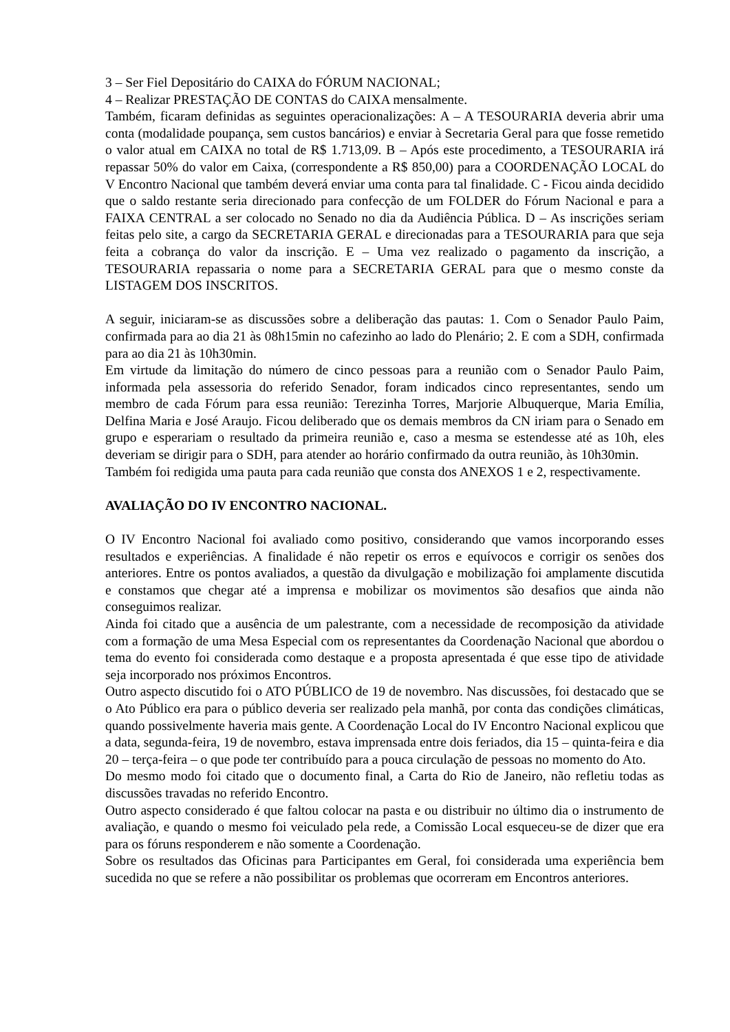3 – Ser Fiel Depositário do CAIXA do FÓRUM NACIONAL;
4 – Realizar PRESTAÇÃO DE CONTAS do CAIXA mensalmente.
Também, ficaram definidas as seguintes operacionalizações: A – A TESOURARIA deveria abrir uma conta (modalidade poupança, sem custos bancários) e enviar à Secretaria Geral para que fosse remetido o valor atual em CAIXA no total de R$ 1.713,09. B – Após este procedimento, a TESOURARIA irá repassar 50% do valor em Caixa, (correspondente a R$ 850,00) para a COORDENAÇÃO LOCAL do V Encontro Nacional que também deverá enviar uma conta para tal finalidade. C - Ficou ainda decidido que o saldo restante seria direcionado para confecção de um FOLDER do Fórum Nacional e para a FAIXA CENTRAL a ser colocado no Senado no dia da Audiência Pública. D – As inscrições seriam feitas pelo site, a cargo da SECRETARIA GERAL e direcionadas para a TESOURARIA para que seja feita a cobrança do valor da inscrição. E – Uma vez realizado o pagamento da inscrição, a TESOURARIA repassaria o nome para a SECRETARIA GERAL para que o mesmo conste da LISTAGEM DOS INSCRITOS.
A seguir, iniciaram-se as discussões sobre a deliberação das pautas: 1. Com o Senador Paulo Paim, confirmada para ao dia 21 às 08h15min no cafezinho ao lado do Plenário; 2. E com a SDH, confirmada para ao dia 21 às 10h30min.
Em virtude da limitação do número de cinco pessoas para a reunião com o Senador Paulo Paim, informada pela assessoria do referido Senador, foram indicados cinco representantes, sendo um membro de cada Fórum para essa reunião: Terezinha Torres, Marjorie Albuquerque, Maria Emília, Delfina Maria e José Araujo. Ficou deliberado que os demais membros da CN iriam para o Senado em grupo e esperariam o resultado da primeira reunião e, caso a mesma se estendesse até as 10h, eles deveriam se dirigir para o SDH, para atender ao horário confirmado da outra reunião, às 10h30min.
Também foi redigida uma pauta para cada reunião que consta dos ANEXOS 1 e 2, respectivamente.
AVALIAÇÃO DO IV ENCONTRO NACIONAL.
O IV Encontro Nacional foi avaliado como positivo, considerando que vamos incorporando esses resultados e experiências. A finalidade é não repetir os erros e equívocos e corrigir os senões dos anteriores. Entre os pontos avaliados, a questão da divulgação e mobilização foi amplamente discutida e constamos que chegar até a imprensa e mobilizar os movimentos são desafios que ainda não conseguimos realizar.
Ainda foi citado que a ausência de um palestrante, com a necessidade de recomposição da atividade com a formação de uma Mesa Especial com os representantes da Coordenação Nacional que abordou o tema do evento foi considerada como destaque e a proposta apresentada é que esse tipo de atividade seja incorporado nos próximos Encontros.
Outro aspecto discutido foi o ATO PÚBLICO de 19 de novembro. Nas discussões, foi destacado que se o Ato Público era para o público deveria ser realizado pela manhã, por conta das condições climáticas, quando possivelmente haveria mais gente. A Coordenação Local do IV Encontro Nacional explicou que a data, segunda-feira, 19 de novembro, estava imprensada entre dois feriados, dia 15 – quinta-feira e dia 20 – terça-feira – o que pode ter contribuído para a pouca circulação de pessoas no momento do Ato.
Do mesmo modo foi citado que o documento final, a Carta do Rio de Janeiro, não refletiu todas as discussões travadas no referido Encontro.
Outro aspecto considerado é que faltou colocar na pasta e ou distribuir no último dia o instrumento de avaliação, e quando o mesmo foi veiculado pela rede, a Comissão Local esqueceu-se de dizer que era para os fóruns responderem e não somente a Coordenação.
Sobre os resultados das Oficinas para Participantes em Geral, foi considerada uma experiência bem sucedida no que se refere a não possibilitar os problemas que ocorreram em Encontros anteriores.